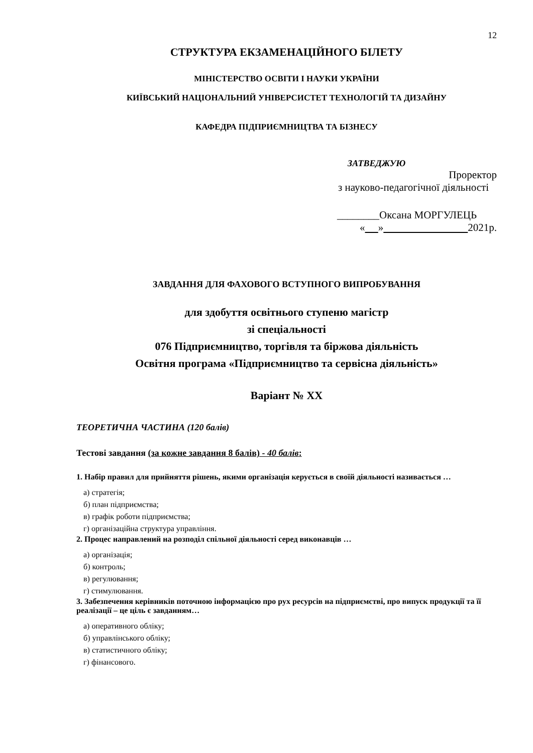12
СТРУКТУРА ЕКЗАМЕНАЦІЙНОГО БІЛЕТУ
МІНІСТЕРСТВО ОСВІТИ І НАУКИ УКРАЇНИ
КИЇВСЬКИЙ НАЦІОНАЛЬНИЙ УНІВЕРСИСТЕТ ТЕХНОЛОГІЙ ТА ДИЗАЙНУ
КАФЕДРА ПІДПРИЄМНИЦТВА ТА БІЗНЕСУ
ЗАТВЕДЖУЮ
Проректор
з науково-педагогічної діяльності
________Оксана МОРГУЛЕЦЬ
« » 2021р.
ЗАВДАННЯ ДЛЯ ФАХОВОГО ВСТУПНОГО ВИПРОБУВАННЯ
для здобуття освітнього ступеню магістр
зі спеціальності
076 Підприємництво, торгівля та біржова діяльність
Освітня програма «Підприємництво та сервісна діяльність»
Варіант № ХХ
ТЕОРЕТИЧНА ЧАСТИНА (120 балів)
Тестові завдання (за кожне завдання 8 балів) - 40 балів:
1. Набір правил для прийняття рішень, якими організація керується в своїй діяльності називається …
а) стратегія;
б) план підприємства;
в) графік роботи підприємства;
г) організаційна структура управління.
2. Процес направлений на розподіл спільної діяльності серед виконавців …
а) організація;
б) контроль;
в) регулювання;
г) стимулювання.
3. Забезпечення керівників поточною інформацією про рух ресурсів на підприємстві, про випуск продукції та її реалізації – це ціль є завданням…
а) оперативного обліку;
б) управлінського обліку;
в) статистичного обліку;
г) фінансового.